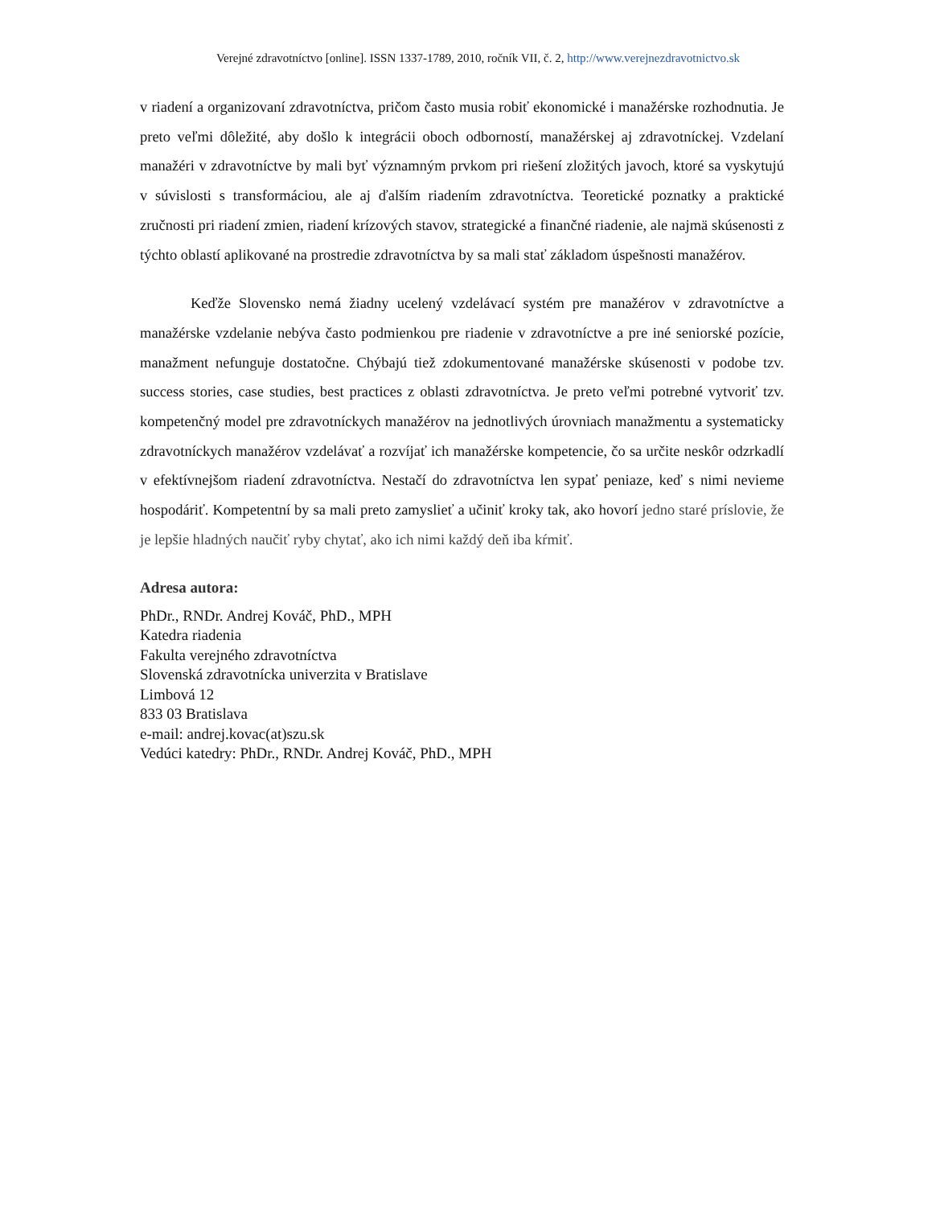Verejné zdravotníctvo [online]. ISSN 1337-1789, 2010, ročník VII, č. 2, http://www.verejnezdravotnictvo.sk
v riadení a organizovaní zdravotníctva, pričom často musia robiť ekonomické i manažérske rozhodnutia. Je preto veľmi dôležité, aby došlo k integrácii oboch odborností, manažérskej aj zdravotníckej. Vzdelaní manažéri v zdravotníctve by mali byť významným prvkom pri riešení zložitých javoch, ktoré sa vyskytujú v súvislosti s transformáciou, ale aj ďalším riadením zdravotníctva. Teoretické poznatky a praktické zručnosti pri riadení zmien, riadení krízových stavov, strategické a finančné riadenie, ale najmä skúsenosti z týchto oblastí aplikované na prostredie zdravotníctva by sa mali stať základom úspešnosti manažérov.
Keďže Slovensko nemá žiadny ucelený vzdelávací systém pre manažérov v zdravotníctve a manažérske vzdelanie nebýva často podmienkou pre riadenie v zdravotníctve a pre iné seniorské pozície, manažment nefunguje dostatočne. Chýbajú tiež zdokumentované manažérske skúsenosti v podobe tzv. success stories, case studies, best practices z oblasti zdravotníctva. Je preto veľmi potrebné vytvoriť tzv. kompetenčný model pre zdravotníckych manažérov na jednotlivých úrovniach manažmentu a systematicky zdravotníckych manažérov vzdelávať a rozvíjať ich manažérske kompetencie, čo sa určite neskôr odzrkadlí v efektívnejšom riadení zdravotníctva. Nestačí do zdravotníctva len sypať peniaze, keď s nimi nevieme hospodáriť. Kompetentní by sa mali preto zamyslieť a učiniť kroky tak, ako hovorí jedno staré príslovie, že je lepšie hladných naučiť ryby chytať, ako ich nimi každý deň iba kŕmiť.
Adresa autora:
PhDr., RNDr. Andrej Kováč, PhD., MPH
Katedra riadenia
Fakulta verejného zdravotníctva
Slovenská zdravotnícka univerzita v Bratislave
Limbová 12
833 03 Bratislava
e-mail: andrej.kovac(at)szu.sk
Vedúci katedry: PhDr., RNDr. Andrej Kováč, PhD., MPH